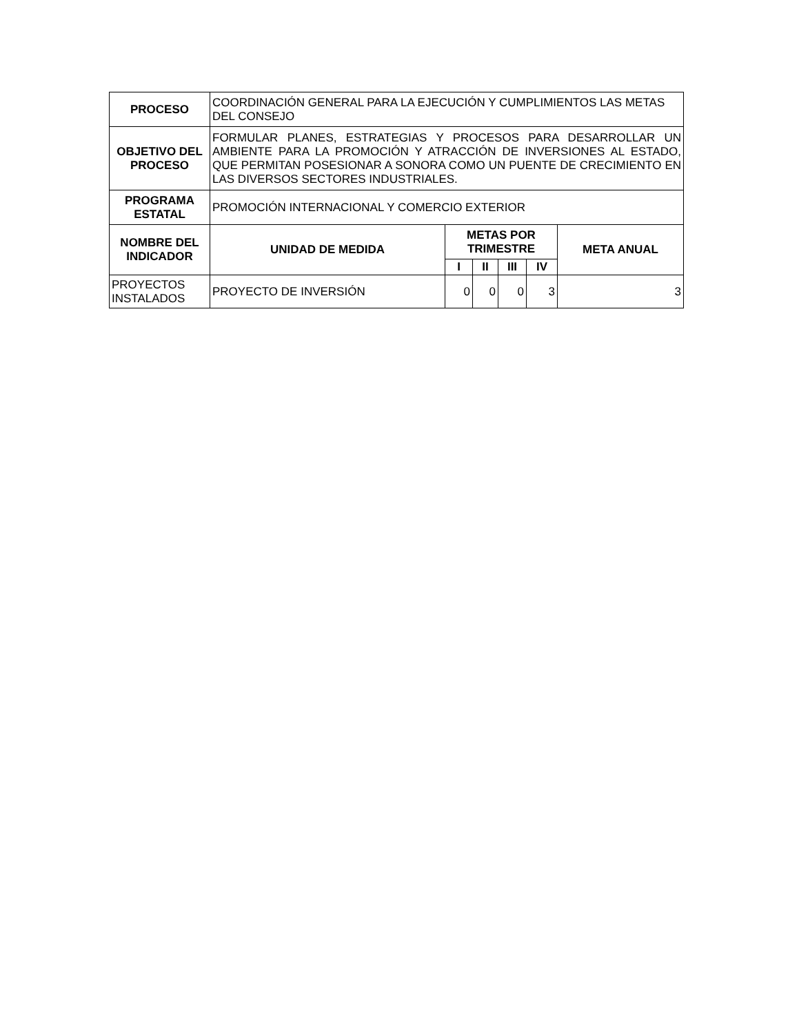| PROCESO | COORDINACIÓN GENERAL PARA LA EJECUCIÓN Y CUMPLIMIENTOS LAS METAS DEL CONSEJO | | | | | |
| OBJETIVO DEL PROCESO | FORMULAR PLANES, ESTRATEGIAS Y PROCESOS PARA DESARROLLAR UN AMBIENTE PARA LA PROMOCIÓN Y ATRACCIÓN DE INVERSIONES AL ESTADO, QUE PERMITAN POSESIONAR A SONORA COMO UN PUENTE DE CRECIMIENTO EN LAS DIVERSOS SECTORES INDUSTRIALES. | | | | | |
| PROGRAMA ESTATAL | PROMOCIÓN INTERNACIONAL Y COMERCIO EXTERIOR | | | | | |
| NOMBRE DEL INDICADOR | UNIDAD DE MEDIDA | METAS POR TRIMESTRE | | | | META ANUAL |
| | | I | II | III | IV | |
| PROYECTOS INSTALADOS | PROYECTO DE INVERSIÓN | 0 | 0 | 0 | 3 | 3 |